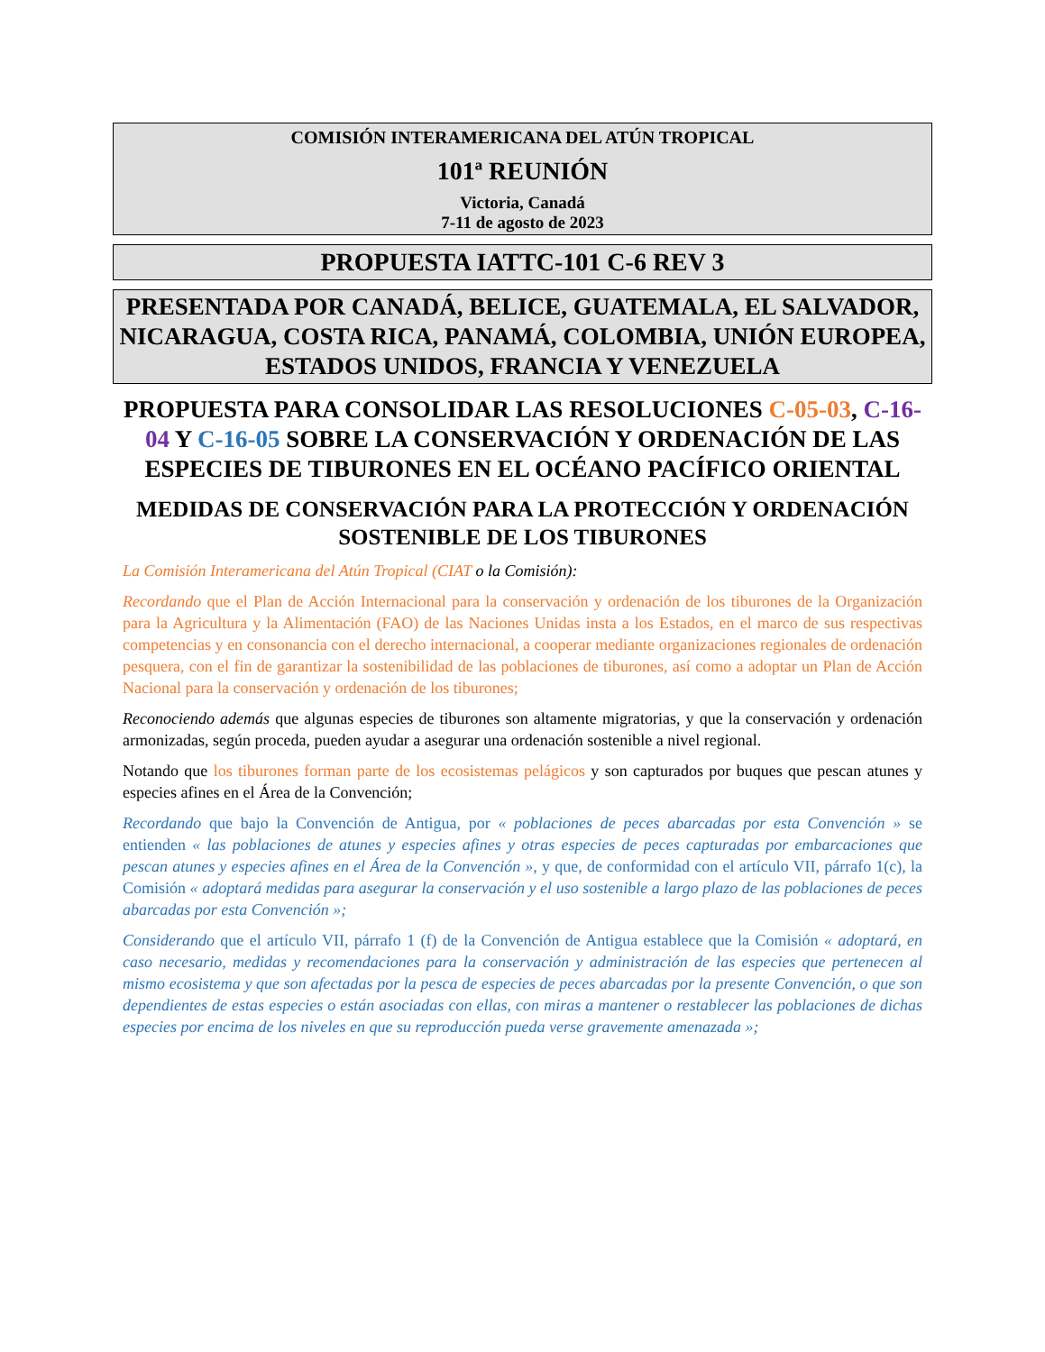COMISIÓN INTERAMERICANA DEL ATÚN TROPICAL
101ª REUNIÓN
Victoria, Canadá
7-11 de agosto de 2023
PROPUESTA IATTC-101 C-6 REV 3
PRESENTADA POR CANADÁ, BELICE, GUATEMALA, EL SALVADOR, NICARAGUA, COSTA RICA, PANAMÁ, COLOMBIA, UNIÓN EUROPEA, ESTADOS UNIDOS, FRANCIA Y VENEZUELA
PROPUESTA PARA CONSOLIDAR LAS RESOLUCIONES C-05-03, C-16-04 Y C-16-05 SOBRE LA CONSERVACIÓN Y ORDENACIÓN DE LAS ESPECIES DE TIBURONES EN EL OCÉANO PACÍFICO ORIENTAL
MEDIDAS DE CONSERVACIÓN PARA LA PROTECCIÓN Y ORDENACIÓN SOSTENIBLE DE LOS TIBURONES
La Comisión Interamericana del Atún Tropical (CIAT o la Comisión):
Recordando que el Plan de Acción Internacional para la conservación y ordenación de los tiburones de la Organización para la Agricultura y la Alimentación (FAO) de las Naciones Unidas insta a los Estados, en el marco de sus respectivas competencias y en consonancia con el derecho internacional, a cooperar mediante organizaciones regionales de ordenación pesquera, con el fin de garantizar la sostenibilidad de las poblaciones de tiburones, así como a adoptar un Plan de Acción Nacional para la conservación y ordenación de los tiburones;
Reconociendo además que algunas especies de tiburones son altamente migratorias, y que la conservación y ordenación armonizadas, según proceda, pueden ayudar a asegurar una ordenación sostenible a nivel regional.
Notando que los tiburones forman parte de los ecosistemas pelágicos y son capturados por buques que pescan atunes y especies afines en el Área de la Convención;
Recordando que bajo la Convención de Antigua, por « poblaciones de peces abarcadas por esta Convención » se entienden « las poblaciones de atunes y especies afines y otras especies de peces capturadas por embarcaciones que pescan atunes y especies afines en el Área de la Convención », y que, de conformidad con el artículo VII, párrafo 1(c), la Comisión « adoptará medidas para asegurar la conservación y el uso sostenible a largo plazo de las poblaciones de peces abarcadas por esta Convención »;
Considerando que el artículo VII, párrafo 1 (f) de la Convención de Antigua establece que la Comisión « adoptará, en caso necesario, medidas y recomendaciones para la conservación y administración de las especies que pertenecen al mismo ecosistema y que son afectadas por la pesca de especies de peces abarcadas por la presente Convención, o que son dependientes de estas especies o están asociadas con ellas, con miras a mantener o restablecer las poblaciones de dichas especies por encima de los niveles en que su reproducción pueda verse gravemente amenazada »;